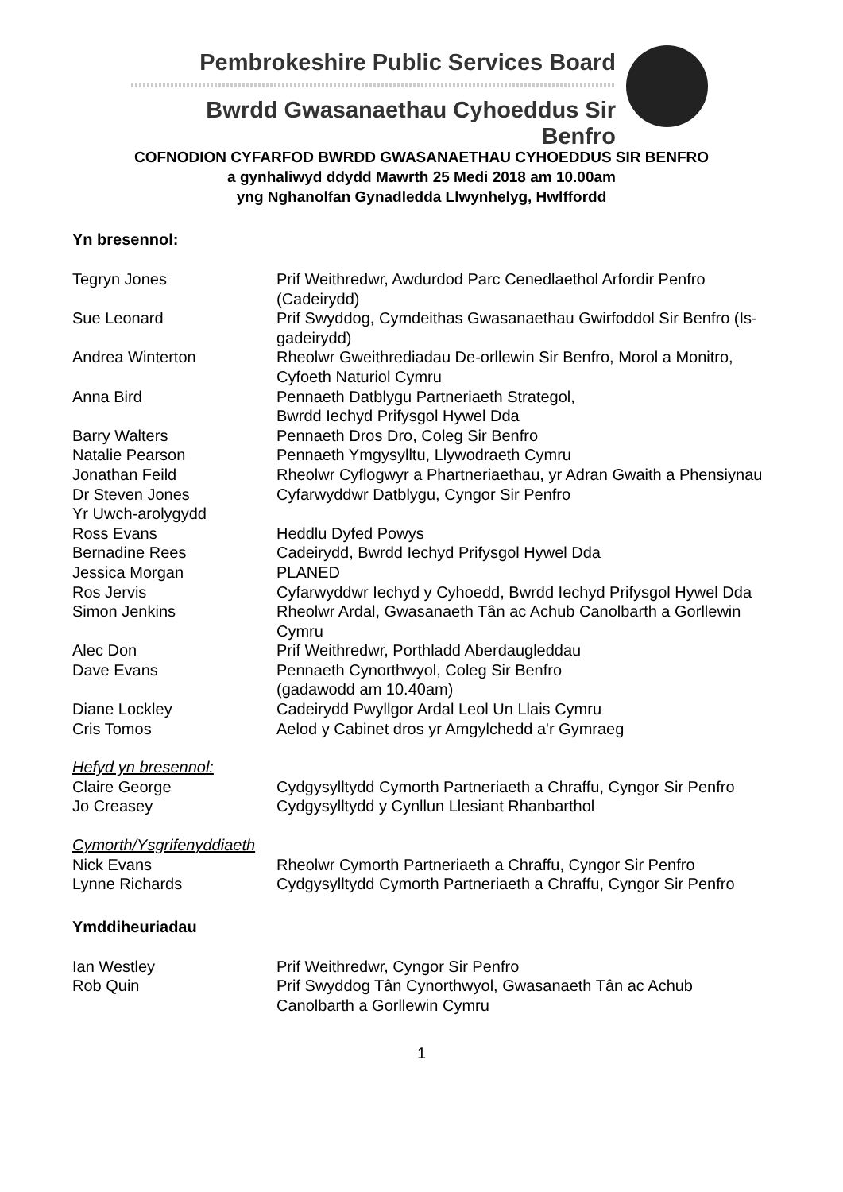Pembrokeshire Public Services Board
Bwrdd Gwasanaethau Cyhoeddus Sir Benfro
COFNODION CYFARFOD BWRDD GWASANAETHAU CYHOEDDUS SIR BENFRO
a gynhaliwyd ddydd Mawrth 25 Medi 2018 am 10.00am
yng Nghanolfan Gynadledda Llwynhelyg, Hwlffordd
Yn bresennol:
| Tegryn Jones | Prif Weithredwr, Awdurdod Parc Cenedlaethol Arfordir Penfro (Cadeirydd) |
| Sue Leonard | Prif Swyddog, Cymdeithas Gwasanaethau Gwirfoddol Sir Benfro (Is-gadeirydd) |
| Andrea Winterton | Rheolwr Gweithrediadau De-orllewin Sir Benfro, Morol a Monitro, Cyfoeth Naturiol Cymru |
| Anna Bird | Pennaeth Datblygu Partneriaeth Strategol, Bwrdd Iechyd Prifysgol Hywel Dda |
| Barry Walters | Pennaeth Dros Dro, Coleg Sir Benfro |
| Natalie Pearson | Pennaeth Ymgysylltu, Llywodraeth Cymru |
| Jonathan Feild | Rheolwr Cyflogwyr a Phartneriaethau, yr Adran Gwaith a Phensiynau |
| Dr Steven Jones Yr Uwch-arolygydd | Cyfarwyddwr Datblygu, Cyngor Sir Penfro |
| Ross Evans | Heddlu Dyfed Powys |
| Bernadine Rees | Cadeirydd, Bwrdd Iechyd Prifysgol Hywel Dda |
| Jessica Morgan | PLANED |
| Ros Jervis | Cyfarwyddwr Iechyd y Cyhoedd, Bwrdd Iechyd Prifysgol Hywel Dda |
| Simon Jenkins | Rheolwr Ardal, Gwasanaeth Tân ac Achub Canolbarth a Gorllewin Cymru |
| Alec Don | Prif Weithredwr, Porthladd Aberdaugleddau |
| Dave Evans | Pennaeth Cynorthwyol, Coleg Sir Benfro (gadawodd am 10.40am) |
| Diane Lockley | Cadeirydd Pwyllgor Ardal Leol Un Llais Cymru |
| Cris Tomos | Aelod y Cabinet dros yr Amgylchedd a'r Gymraeg |
| Hefyd yn bresennol: | |
| Claire George | Cydgysylltydd Cymorth Partneriaeth a Chraffu, Cyngor Sir Penfro |
| Jo Creasey | Cydgysylltydd y Cynllun Llesiant Rhanbarthol |
| Cymorth/Ysgrifenyddiaeth | |
| Nick Evans | Rheolwr Cymorth Partneriaeth a Chraffu, Cyngor Sir Penfro |
| Lynne Richards | Cydgysylltydd Cymorth Partneriaeth a Chraffu, Cyngor Sir Penfro |
Ymddiheuriadau
| Ian Westley | Prif Weithredwr, Cyngor Sir Penfro |
| Rob Quin | Prif Swyddog Tân Cynorthwyol, Gwasanaeth Tân ac Achub Canolbarth a Gorllewin Cymru |
1